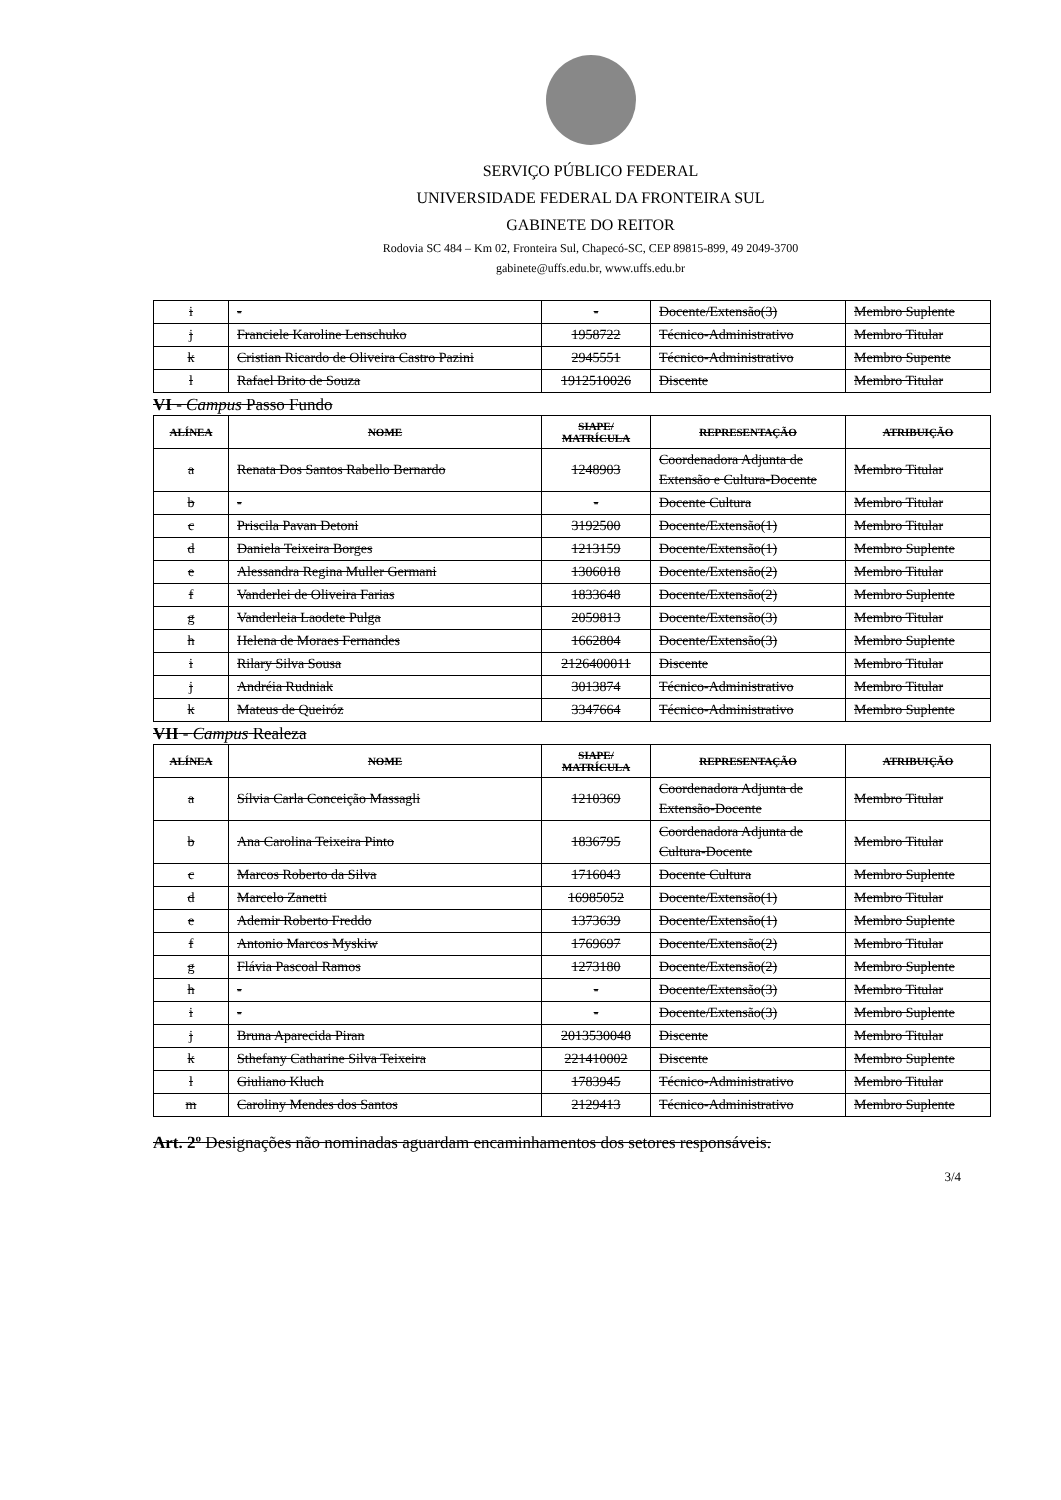SERVIÇO PÚBLICO FEDERAL
UNIVERSIDADE FEDERAL DA FRONTEIRA SUL
GABINETE DO REITOR
Rodovia SC 484 – Km 02, Fronteira Sul, Chapecó-SC, CEP 89815-899, 49 2049-3700
gabinete@uffs.edu.br, www.uffs.edu.br
| i | - | - | Docente/Extensão(3) | Membro Suplente |
| j | Franciele Karoline Lenschuko | 1958722 | Técnico-Administrativo | Membro Titular |
| k | Cristian Ricardo de Oliveira Castro Pazini | 2945551 | Técnico-Administrativo | Membro Supente |
| l | Rafael Brito de Souza | 1912510026 | Discente | Membro Titular |
VI - Campus Passo Fundo
| ALÍNEA | NOME | SIAPE/ MATRÍCULA | REPRESENTAÇÃO | ATRIBUIÇÃO |
| --- | --- | --- | --- | --- |
| a | Renata Dos Santos Rabello Bernardo | 1248903 | Coordenadora Adjunta de Extensão e Cultura-Docente | Membro Titular |
| b | - | - | Docente Cultura | Membro Titular |
| c | Priscila Pavan Detoni | 3192500 | Docente/Extensão(1) | Membro Titular |
| d | Daniela Teixeira Borges | 1213159 | Docente/Extensão(1) | Membro Suplente |
| e | Alessandra Regina Muller Germani | 1306018 | Docente/Extensão(2) | Membro Titular |
| f | Vanderlei de Oliveira Farias | 1833648 | Docente/Extensão(2) | Membro Suplente |
| g | Vanderleia Laodete Pulga | 2059813 | Docente/Extensão(3) | Membro Titular |
| h | Helena de Moraes Fernandes | 1662804 | Docente/Extensão(3) | Membro Suplente |
| i | Rilary Silva Sousa | 2126400011 | Discente | Membro Titular |
| j | Andréia Rudniak | 3013874 | Técnico-Administrativo | Membro Titular |
| k | Mateus de Queiróz | 3347664 | Técnico-Administrativo | Membro Suplente |
VII - Campus Realeza
| ALÍNEA | NOME | SIAPE/ MATRÍCULA | REPRESENTAÇÃO | ATRIBUIÇÃO |
| --- | --- | --- | --- | --- |
| a | Sílvia Carla Conceição Massagli | 1210369 | Coordenadora Adjunta de Extensão-Docente | Membro Titular |
| b | Ana Carolina Teixeira Pinto | 1836795 | Coordenadora Adjunta de Cultura-Docente | Membro Titular |
| c | Marcos Roberto da Silva | 1716043 | Docente Cultura | Membro Suplente |
| d | Marcelo Zanetti | 16985052 | Docente/Extensão(1) | Membro Titular |
| e | Ademir Roberto Freddo | 1373639 | Docente/Extensão(1) | Membro Suplente |
| f | Antonio Marcos Myskiw | 1769697 | Docente/Extensão(2) | Membro Titular |
| g | Flávia Pascoal Ramos | 1273180 | Docente/Extensão(2) | Membro Suplente |
| h | - | - | Docente/Extensão(3) | Membro Titular |
| i | - | - | Docente/Extensão(3) | Membro Suplente |
| j | Bruna Aparecida Piran | 2013530048 | Discente | Membro Titular |
| k | Sthefany Catharine Silva Teixeira | 221410002 | Discente | Membro Suplente |
| l | Giuliano Kluch | 1783945 | Técnico-Administrativo | Membro Titular |
| m | Caroliny Mendes dos Santos | 2129413 | Técnico-Administrativo | Membro Suplente |
Art. 2º Designações não nominadas aguardam encaminhamentos dos setores responsáveis.
3/4